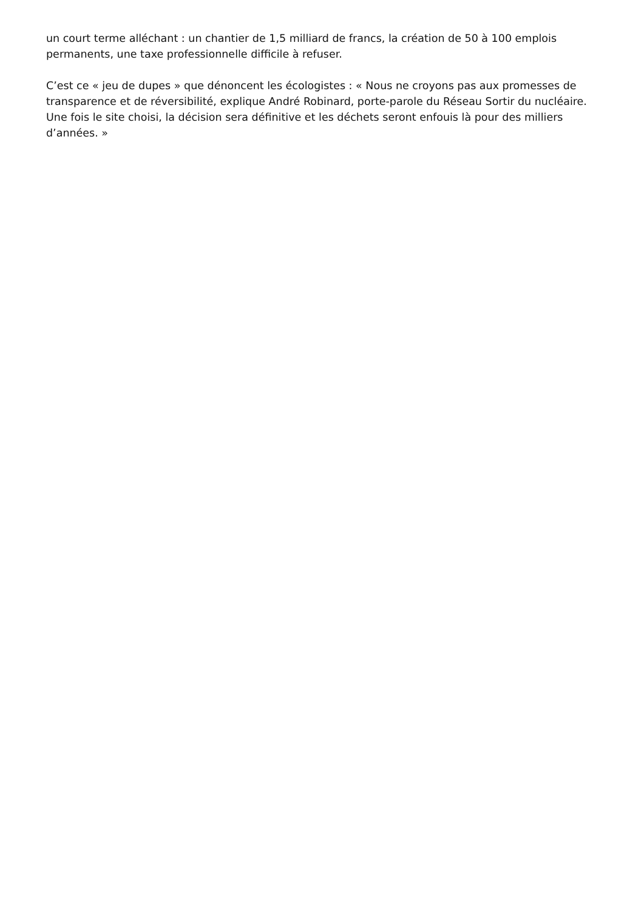un court terme alléchant : un chantier de 1,5 milliard de francs, la création de 50 à 100 emplois permanents, une taxe professionnelle difficile à refuser.
C’est ce « jeu de dupes » que dénoncent les écologistes : « Nous ne croyons pas aux promesses de transparence et de réversibilité, explique André Robinard, porte-parole du Réseau Sortir du nucléaire. Une fois le site choisi, la décision sera définitive et les déchets seront enfouis là pour des milliers d’années. »